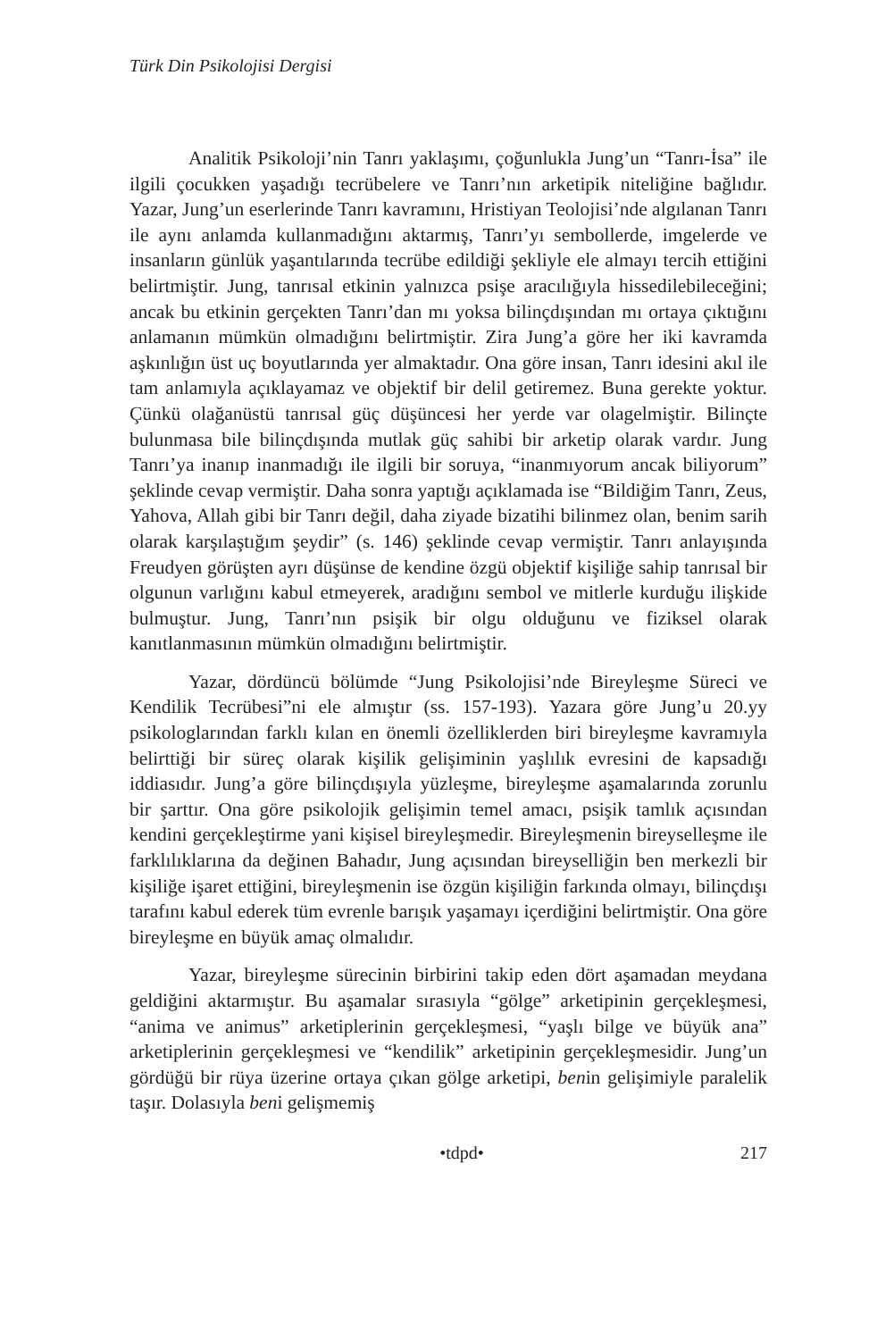Türk Din Psikolojisi Dergisi
Analitik Psikoloji’nin Tanrı yaklaşımı, çoğunlukla Jung’un “Tanrı-İsa” ile ilgili çocukken yaşadığı tecrübelere ve Tanrı’nın arketipik niteliğine bağlıdır. Yazar, Jung’un eserlerinde Tanrı kavramını, Hristiyan Teolojisi’nde algılanan Tanrı ile aynı anlamda kullanmadığını aktarmış, Tanrı’yı sembollerde, imgelerde ve insanların günlük yaşantılarında tecrübe edildiği şekliyle ele almayı tercih ettiğini belirtmiştir. Jung, tanrısal etkinin yalnızca psişe aracılığıyla hissedilebileceğini; ancak bu etkinin gerçekten Tanrı’dan mı yoksa bilinçdışından mı ortaya çıktığını anlamanın mümkün olmadığını belirtmiştir. Zira Jung’a göre her iki kavramda aşkınlığın üst uç boyutlarında yer almaktadır. Ona göre insan, Tanrı idesini akıl ile tam anlamıyla açıklayamaz ve objektif bir delil getiremez. Buna gerekte yoktur. Çünkü olağanüstü tanrısal güç düşüncesi her yerde var olagelmiştir. Bilinçte bulunmasa bile bilinçdışında mutlak güç sahibi bir arketip olarak vardır. Jung Tanrı’ya inanıp inanmadığı ile ilgili bir soruya, “inanmıyorum ancak biliyorum” şeklinde cevap vermiştir. Daha sonra yaptığı açıklamada ise “Bildiğim Tanrı, Zeus, Yahova, Allah gibi bir Tanrı değil, daha ziyade bizatihi bilinmez olan, benim sarih olarak karşılaştığım şeydir” (s. 146) şeklinde cevap vermiştir. Tanrı anlayışında Freudyen görüşten ayrı düşünse de kendine özgü objektif kişiliğe sahip tanrısal bir olgunun varlığını kabul etmeyerek, aradığını sembol ve mitlerle kurduğu ilişkide bulmuştur. Jung, Tanrı’nın psişik bir olgu olduğunu ve fiziksel olarak kanıtlanmasının mümkün olmadığını belirtmiştir.
Yazar, dördüncü bölümde “Jung Psikolojisi’nde Bireyleşme Süreci ve Kendilik Tecrübesi”ni ele almıştır (ss. 157-193). Yazara göre Jung’u 20.yy psikologlarından farklı kılan en önemli özelliklerden biri bireyleşme kavramıyla belirttiği bir süreç olarak kişilik gelişiminin yaşlılık evresini de kapsadığı iddiasıdır. Jung’a göre bilinçdışıyla yüzleşme, bireyleşme aşamalarında zorunlu bir şarttır. Ona göre psikolojik gelişimin temel amacı, psişik tamlık açısından kendini gerçekleştirme yani kişisel bireyleşmedir. Bireyleşmenin bireyselleşme ile farklılıklarına da değinen Bahadır, Jung açısından bireyselliğin ben merkezli bir kişiliğe işaret ettiğini, bireyleşmenin ise özgün kişiliğin farkında olmayı, bilinçdışı tarafını kabul ederek tüm evrenle barışık yaşamayı içerdiğini belirtmiştir. Ona göre bireyleşme en büyük amaç olmalıdır.
Yazar, bireyleşme sürecinin birbirini takip eden dört aşamadan meydana geldiğini aktarmıştır. Bu aşamalar sırasıyla “gölge” arketipinin gerçekleşmesi, “anima ve animus” arketiplerinin gerçekleşmesi, “yaşlı bilge ve büyük ana” arketiplerinin gerçekleşmesi ve “kendilik” arketipinin gerçekleşmesidir. Jung’un gördüğü bir rüya üzerine ortaya çıkan gölge arketipi, benin gelişimiyle paralelik taşır. Dolasıyla beni gelişmemiş
•tdpd• 217